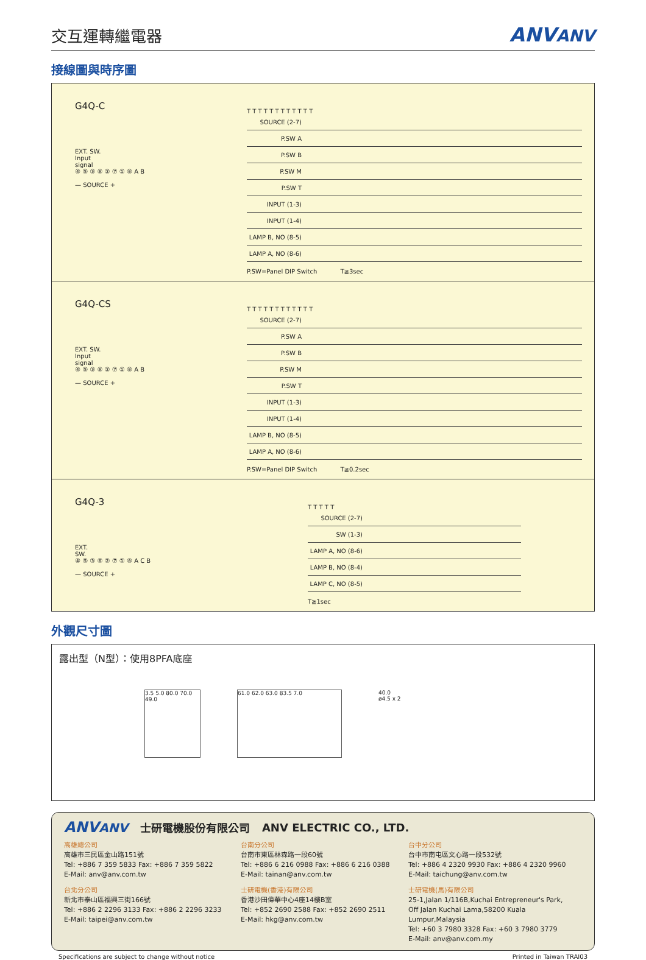交互運轉繼電器
ANVANV
接線圖與時序圖
G4Q-C
EXT. SW.
Input
signal
④ ⑤ ③ ⑥ ② ⑦ ① ⑧ A B
— SOURCE +
T T T T T T T T T T T T
SOURCE (2-7)
P.SW A
P.SW B
P.SW M
P.SW T
INPUT (1-3)
INPUT (1-4)
LAMP B, NO (8-5)
LAMP A, NO (8-6)
P.SW=Panel DIP Switch T≧3sec
G4Q-CS
EXT. SW.
Input
signal
④ ⑤ ③ ⑥ ② ⑦ ① ⑧ A B
— SOURCE +
T T T T T T T T T T T T
SOURCE (2-7)
P.SW A
P.SW B
P.SW M
P.SW T
INPUT (1-3)
INPUT (1-4)
LAMP B, NO (8-5)
LAMP A, NO (8-6)
P.SW=Panel DIP Switch T≧0.2sec
G4Q-3
EXT.
SW.
④ ⑤ ③ ⑥ ② ⑦ ① ⑧ A C B
— SOURCE +
T T T T T
SOURCE (2-7)
SW (1-3)
LAMP A, NO (8-6)
LAMP B, NO (8-4)
LAMP C, NO (8-5)
T≧1sec
外觀尺寸圖
露出型（N型）：使用8PFA底座
3.5 5.0 80.0 70.0 49.0
61.0 62.0 63.0 83.5 7.0 40.0
ø4.5 x 2
ANVANV 士研電機股份有限公司 ANV ELECTRIC CO., LTD.
高雄總公司
高雄市三民區金山路151號
Tel: +886 7 359 5833 Fax: +886 7 359 5822
E-Mail: anv@anv.com.tw
台南分公司
台南市東區林森路一段60號
Tel: +886 6 216 0988 Fax: +886 6 216 0388
E-Mail: tainan@anv.com.tw
台中分公司
台中市南屯區文心路一段532號
Tel: +886 4 2320 9930 Fax: +886 4 2320 9960
E-Mail: taichung@anv.com.tw
台北分公司
新北市泰山區福興三街166號
Tel: +886 2 2296 3133 Fax: +886 2 2296 3233
E-Mail: taipei@anv.com.tw
士研電機(香港)有限公司
香港沙田偉華中心4座14樓B室
Tel: +852 2690 2588 Fax: +852 2690 2511
E-Mail: hkg@anv.com.tw
士研電機(馬)有限公司
25-1,Jalan 1/116B,Kuchai Entrepreneur's Park,
Off Jalan Kuchai Lama,58200 Kuala Lumpur,Malaysia
Tel: +60 3 7980 3328 Fax: +60 3 7980 3779
E-Mail: anv@anv.com.my
Specifications are subject to change without notice Printed in Taiwan TRAI03